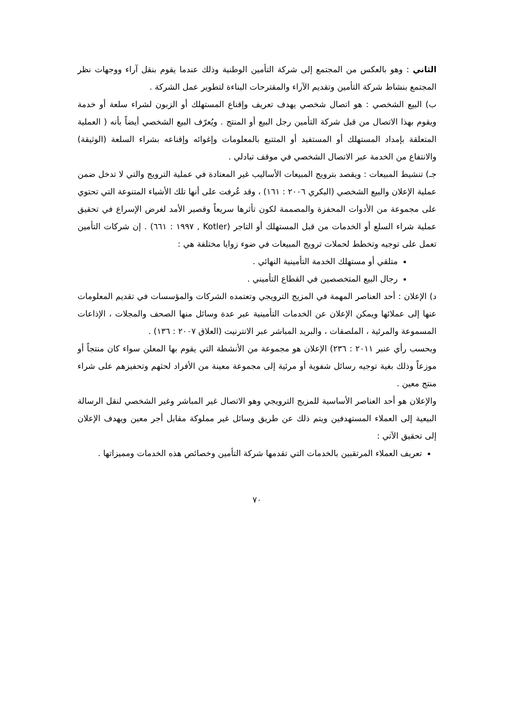الثاني : وهو بالعكس من المجتمع إلى شركة التأمين الوطنية وذلك عندما يقوم بنقل آراء ووجهات نظر المجتمع بنشاط شركة التأمين وتقديم الآراء والمقترحات البناءة لتطوير عمل الشركة .
ب) البيع الشخصي : هو اتصال شخصي يهدف تعريف وإقناع المستهلك أو الزبون لشراء سلعة أو خدمة ويقوم بهذا الاتصال من قبل شركة التأمين رجل البيع أو المنتج . ويُعرّف البيع الشخصي أيضاً بأنه ( العملية المتعلقة بإمداد المستهلك أو المستفيد أو المتتبع بالمعلومات وإغوائه وإقناعه بشراء السلعة (الوثيقة) والانتفاع من الخدمة عبر الاتصال الشخصي في موقف تبادلي .
جـ) تنشيط المبيعات : ويقصد بترويج المبيعات الأساليب غير المعتادة في عملية الترويج والتي لا تدخل ضمن عملية الإعلان والبيع الشخصي (البكري ٢٠٠٦ : ١٦١) ، وقد عُرفت على أنها تلك الأشياء المتنوعة التي تحتوي على مجموعة من الأدوات المحفزة والمصممة لكون تأثرها سريعاً وقصير الأمد لغرض الإسراع في تحقيق عملية شراء السلع أو الخدمات من قبل المستهلك أو التاجر (Kotler , ١٩٩٧ : ٦٦١) . إن شركات التأمين تعمل على توجيه وتخطط لحملات ترويج المبيعات في ضوء زوايا مختلفة هي :
متلقي أو مستهلك الخدمة التأمينية النهائي .
رجال البيع المتخصصين في القطاع التأميني .
د) الإعلان : أحد العناصر المهمة في المزيج الترويجي وتعتمده الشركات والمؤسسات في تقديم المعلومات عنها إلى عملائها ويمكن الإعلان عن الخدمات التأمينية عبر عدة وسائل منها الصحف والمجلات ، الإذاعات المسموعة والمرئية ، الملصقات ، والبريد المباشر عبر الانترنيت (العلاق ٢٠٠٧ : ١٣٦) .
وبحسب رأي عنبر ٢٠١١ : ٢٣٦) الإعلان هو مجموعة من الأنشطة التي يقوم بها المعلن سواء كان منتجاً أو موزعاً وذلك بغية توجيه رسائل شفوية أو مرئية إلى مجموعة معينة من الأفراد لحثهم وتحفيزهم على شراء منتج معين .
والإعلان هو أحد العناصر الأساسية للمزيج الترويجي وهو الاتصال غير المباشر وغير الشخصي لنقل الرسالة البيعية إلى العملاء المستهدفين ويتم ذلك عن طريق وسائل غير مملوكة مقابل أجر معين ويهدف الإعلان إلى تحقيق الآتي :
تعريف العملاء المرتقبين بالخدمات التي تقدمها شركة التأمين وخصائص هذه الخدمات ومميزاتها .
٧٠